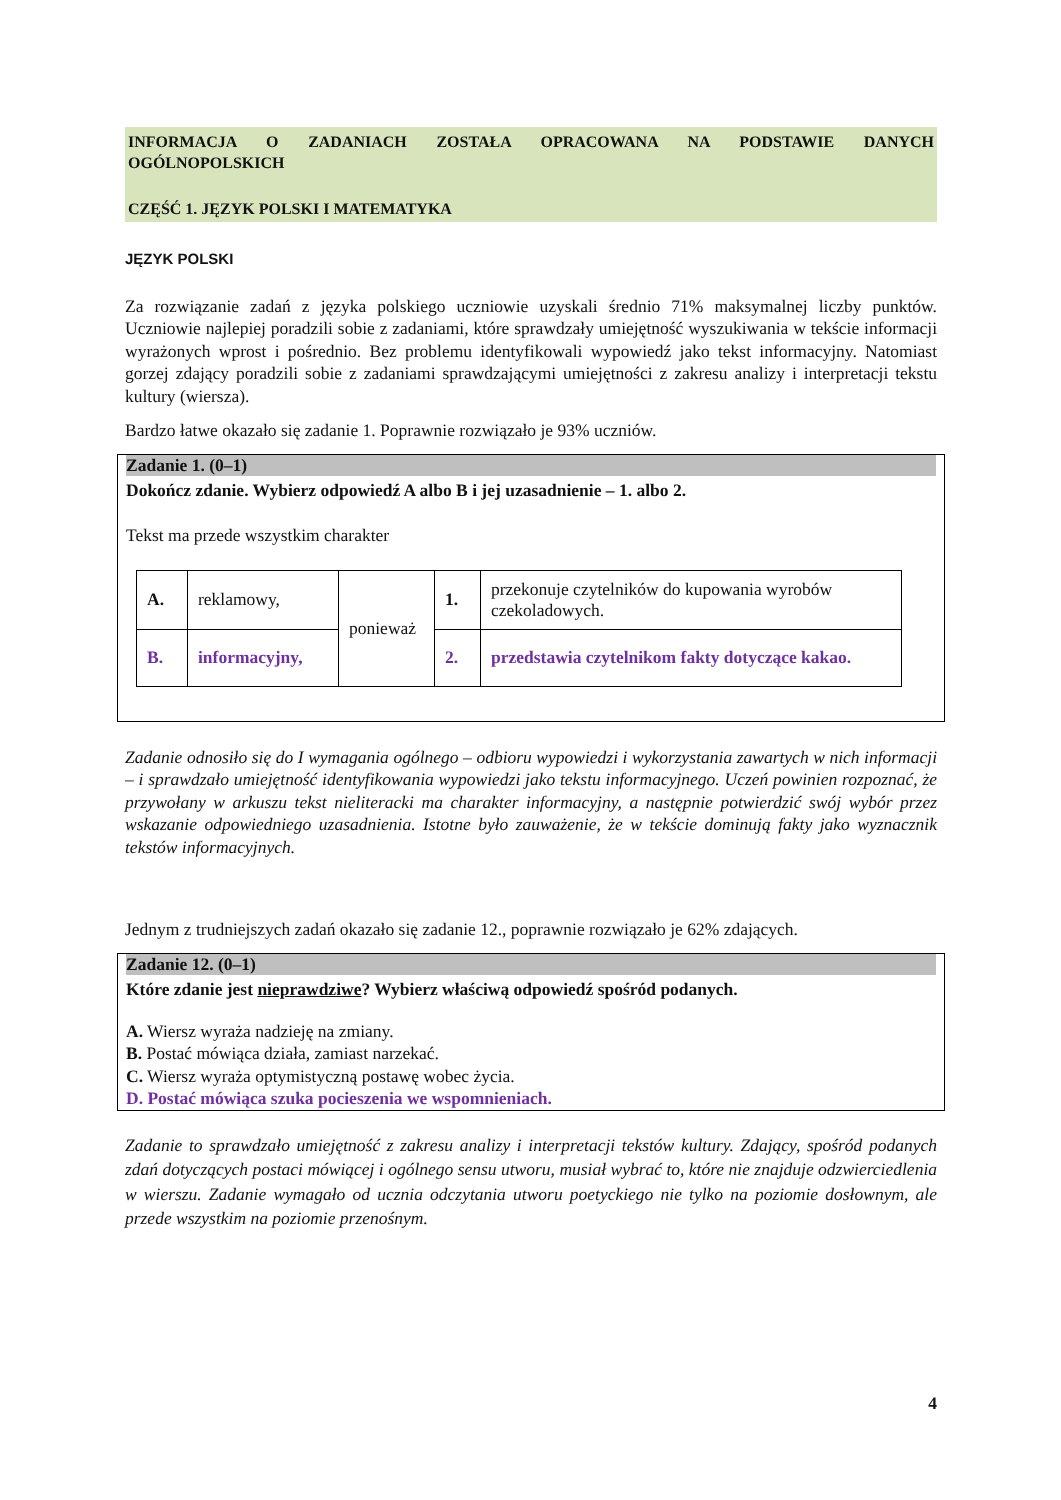INFORMACJA O ZADANIACH ZOSTAŁA OPRACOWANA NA PODSTAWIE DANYCH
OGÓLNOPOLSKICH
CZĘŚĆ 1. JĘZYK POLSKI I MATEMATYKA
JĘZYK POLSKI
Za rozwiązanie zadań z języka polskiego uczniowie uzyskali średnio 71% maksymalnej liczby punktów. Uczniowie najlepiej poradzili sobie z zadaniami, które sprawdzały umiejętność wyszukiwania w tekście informacji wyrażonych wprost i pośrednio. Bez problemu identyfikowali wypowiedź jako tekst informacyjny. Natomiast gorzej zdający poradzili sobie z zadaniami sprawdzającymi umiejętności z zakresu analizy i interpretacji tekstu kultury (wiersza).
Bardzo łatwe okazało się zadanie 1. Poprawnie rozwiązało je 93% uczniów.
Zadanie 1. (0–1)
Dokończ zdanie. Wybierz odpowiedź A albo B i jej uzasadnienie – 1. albo 2.
Tekst ma przede wszystkim charakter
| A. | reklamowy, | ponieważ | 1. | przekonuje czytelników do kupowania wyrobów czekoladowych. |
| B. | informacyjny, | | 2. | przedstawia czytelnikom fakty dotyczące kakao. |
Zadanie odnosiło się do I wymagania ogólnego – odbioru wypowiedzi i wykorzystania zawartych w nich informacji – i sprawdzało umiejętność identyfikowania wypowiedzi jako tekstu informacyjnego. Uczeń powinien rozpoznać, że przywołany w arkuszu tekst nieliteracki ma charakter informacyjny, a następnie potwierdzić swój wybór przez wskazanie odpowiedniego uzasadnienia. Istotne było zauważenie, że w tekście dominują fakty jako wyznacznik tekstów informacyjnych.
Jednym z trudniejszych zadań okazało się zadanie 12., poprawnie rozwiązało je 62% zdających.
Zadanie 12. (0–1)
Które zdanie jest nieprawdziwe? Wybierz właściwą odpowiedź spośród podanych.
A. Wiersz wyraża nadzieję na zmiany.
B. Postać mówiąca działa, zamiast narzekać.
C. Wiersz wyraża optymistyczną postawę wobec życia.
D. Postać mówiąca szuka pocieszenia we wspomnieniach.
Zadanie to sprawdzało umiejętność z zakresu analizy i interpretacji tekstów kultury. Zdający, spośród podanych zdań dotyczących postaci mówiącej i ogólnego sensu utworu, musiał wybrać to, które nie znajduje odzwierciedlenia w wierszu. Zadanie wymagało od ucznia odczytania utworu poetyckiego nie tylko na poziomie dosłownym, ale przede wszystkim na poziomie przenośnym.
4